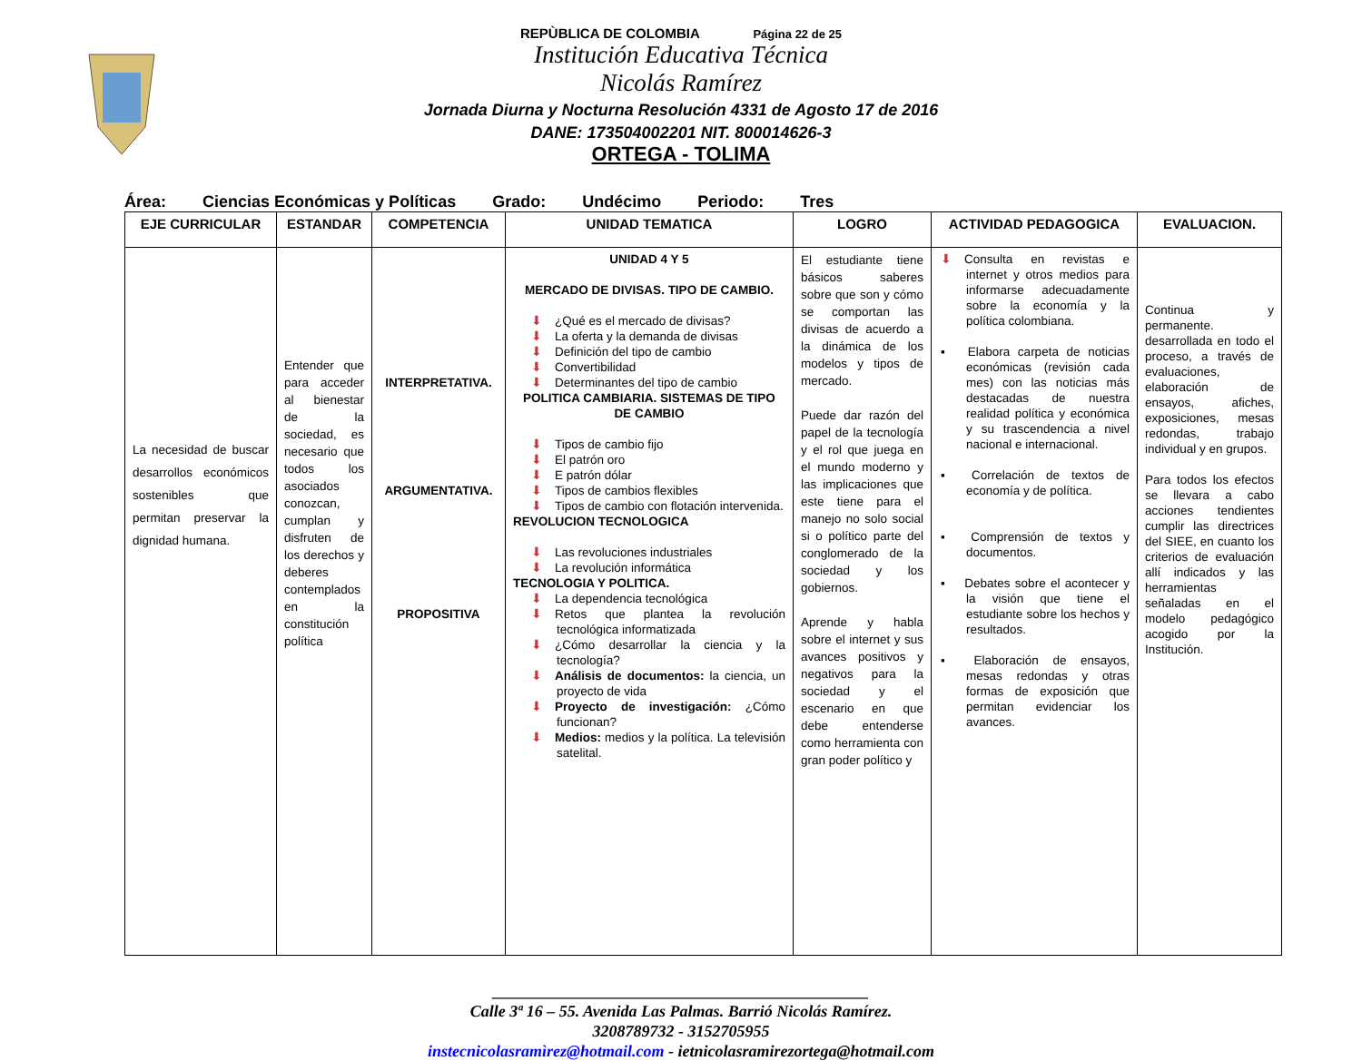REPÙBLICA DE COLOMBIA Página 22 de 25
Institución Educativa Técnica
Nicolás Ramírez
Jornada Diurna y Nocturna Resolución 4331 de Agosto 17 de 2016
DANE: 173504002201 NIT. 800014626-3
ORTEGA - TOLIMA
Área: Ciencias Económicas y Políticas Grado: Undécimo Periodo: Tres
| EJE CURRICULAR | ESTANDAR | COMPETENCIA | UNIDAD TEMATICA | LOGRO | ACTIVIDAD PEDAGOGICA | EVALUACION. |
| --- | --- | --- | --- | --- | --- | --- |
| La necesidad de buscar desarrollos económicos sostenibles que permitan preservar la dignidad humana. | Entender que para acceder al bienestar de la sociedad, es necesario que todos los asociados conozcan, cumplan y disfruten de los derechos y deberes contemplados en la constitución política | INTERPRETATIVA. ARGUMENTATIVA. PROPOSITIVA | UNIDAD 4 Y 5 MERCADO DE DIVISAS. TIPO DE CAMBIO. ⬇ ¿Qué es el mercado de divisas? ⬇ La oferta y la demanda de divisas ⬇ Definición del tipo de cambio ⬇ Convertibilidad ⬇ Determinantes del tipo de cambio POLITICA CAMBIARIA. SISTEMAS DE TIPO DE CAMBIO ⬇ Tipos de cambio fijo ⬇ El patrón oro ⬇ E patrón dólar ⬇ Tipos de cambios flexibles ⬇ Tipos de cambio con flotación intervenida. REVOLUCION TECNOLOGICA ⬇ Las revoluciones industriales ⬇ La revolución informática TECNOLOGIA Y POLITICA. ⬇ La dependencia tecnológica ⬇ Retos que plantea la revolución tecnológica informatizada ⬇ ¿Cómo desarrollar la ciencia y la tecnología? ⬇ Análisis de documentos: la ciencia, un proyecto de vida ⬇ Proyecto de investigación: ¿Cómo funcionan? ⬇ Medios: medios y la política. La televisión satelital. | El estudiante tiene básicos saberes sobre que son y cómo se comportan las divisas de acuerdo a la dinámica de los modelos y tipos de mercado. Puede dar razón del papel de la tecnología y el rol que juega en el mundo moderno y las implicaciones que este tiene para el manejo no solo social si o político parte del conglomerado de la sociedad y los gobiernos. Aprende y habla sobre el internet y sus avances positivos y negativos para la sociedad y el escenario en que debe entenderse como herramienta con gran poder político y | ⬇ Consulta en revistas e internet y otros medios para informarse adecuadamente sobre la economía y la política colombiana. ▪ Elabora carpeta de noticias económicas (revisión cada mes) con las noticias más destacadas de nuestra realidad política y económica y su trascendencia a nivel nacional e internacional. ▪ Correlación de textos de economía y de política. ▪ Comprensión de textos y documentos. ▪ Debates sobre el acontecer y la visión que tiene el estudiante sobre los hechos y resultados. ▪ Elaboración de ensayos, mesas redondas y otras formas de exposición que permitan evidenciar los avances. | Continua y permanente. desarrollada en todo el proceso, a través de evaluaciones, elaboración de ensayos, afiches, exposiciones, mesas redondas, trabajo individual y en grupos. Para todos los efectos se llevara a cabo acciones tendientes cumplir las directrices del SIEE, en cuanto los criterios de evaluación allí indicados y las herramientas señaladas en el modelo pedagógico acogido por la Institución. |
______________________________________________
Calle 3ª 16 – 55. Avenida Las Palmas. Barrió Nicolás Ramírez.
3208789732 - 3152705955
instecnicolasramìrez@hotmail.com - ietnicolasramirezortega@hotmail.com